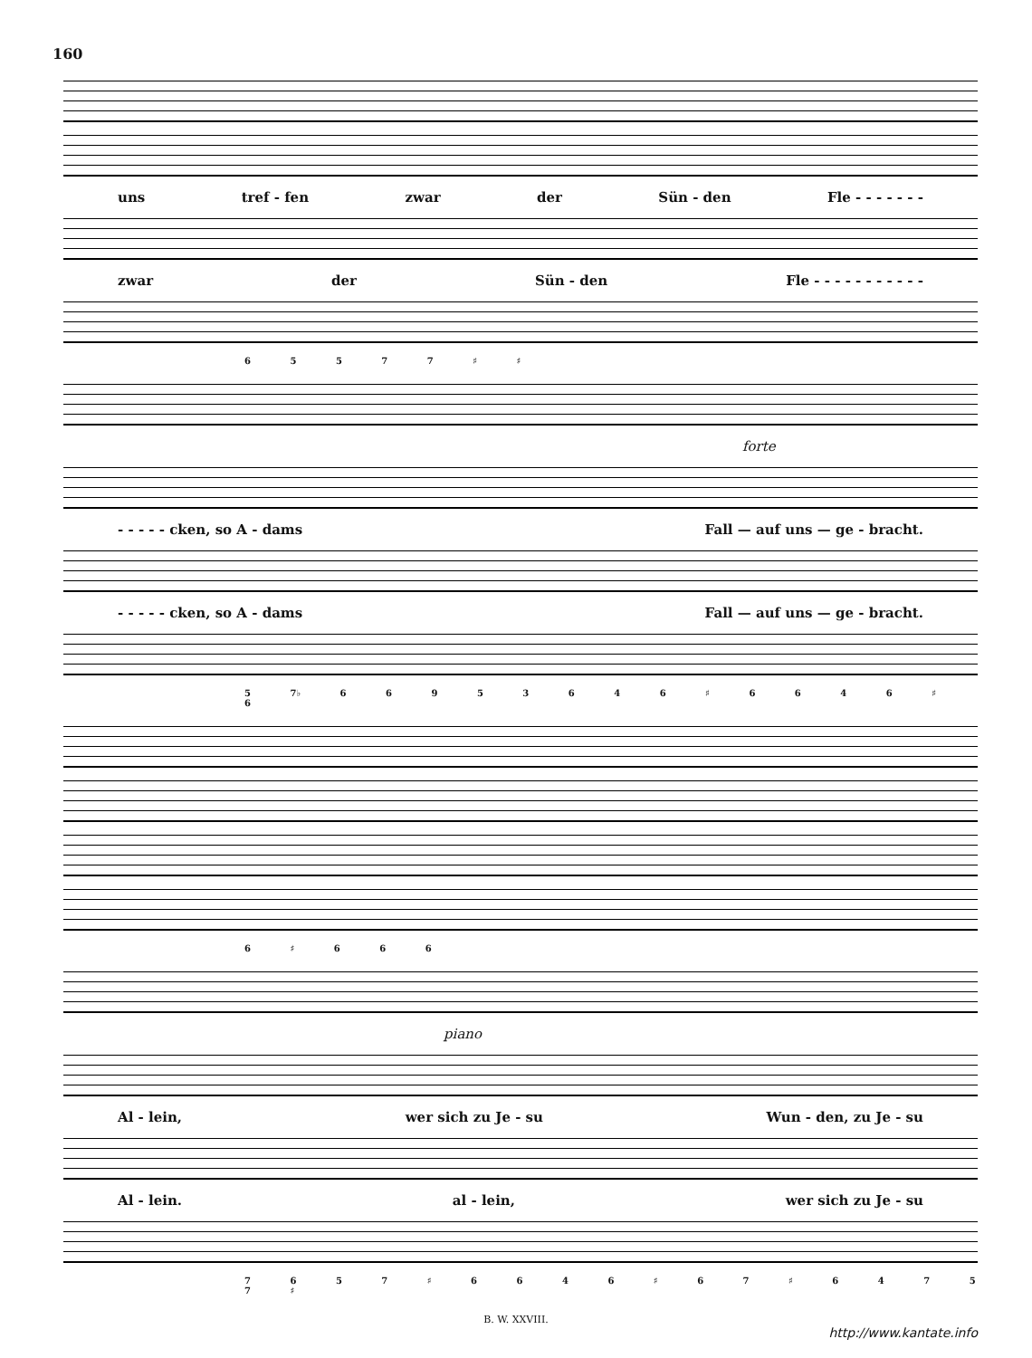160
uns tref - fen zwar der Sün - den Fle - - - - - - -
zwar der Sün - den Fle - - - - - - - - - - -
6 5 5 7 7 ♯ ♯
forte
- - - - - cken, so A - dams Fall — auf uns — ge - bracht.
- - - - - cken, so A - dams Fall — auf uns — ge - bracht.
5 7♭ 6 6 9 5 3 6 4 6 ♯ 6 6 4 6 ♯ 6
6 ♯ 6 6 6
piano
Al - lein, wer sich zu Je - su Wun - den, zu Je - su
Al - lein. al - lein, wer sich zu Je - su
7 6 5 7 ♯ 6 6 4 6 ♯ 6 7 ♯ 6 4 7 5 7 ♯
B. W. XXVIII.
http://www.kantate.info